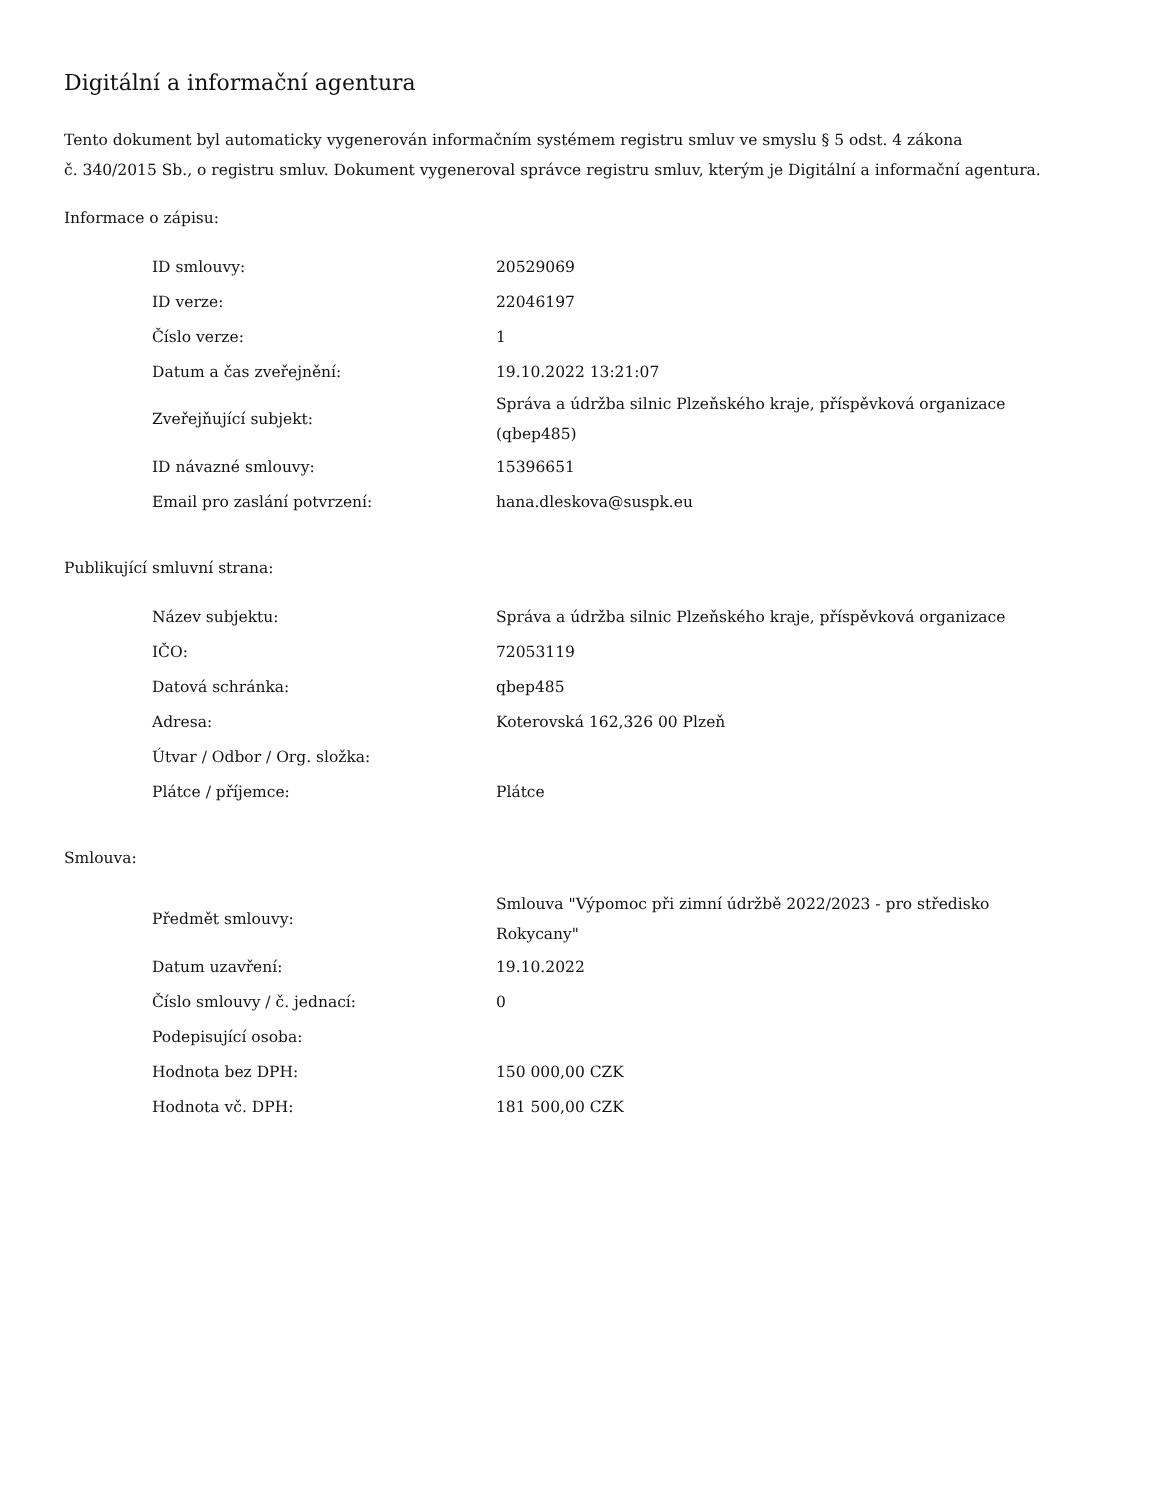Digitální a informační agentura
Tento dokument byl automaticky vygenerován informačním systémem registru smluv ve smyslu § 5 odst. 4 zákona
č. 340/2015 Sb., o registru smluv. Dokument vygeneroval správce registru smluv, kterým je Digitální a informační agentura.
Informace o zápisu:
| ID smlouvy: | 20529069 |
| ID verze: | 22046197 |
| Číslo verze: | 1 |
| Datum a čas zveřejnění: | 19.10.2022 13:21:07 |
| Zveřejňující subjekt: | Správa a údržba silnic Plzeňského kraje, příspěvková organizace (qbep485) |
| ID návazné smlouvy: | 15396651 |
| Email pro zaslání potvrzení: | hana.dleskova@suspk.eu |
Publikující smluvní strana:
| Název subjektu: | Správa a údržba silnic Plzeňského kraje, příspěvková organizace |
| IČO: | 72053119 |
| Datová schránka: | qbep485 |
| Adresa: | Koterovská 162,326 00 Plzeň |
| Útvar / Odbor / Org. složka: | |
| Plátce / příjemce: | Plátce |
Smlouva:
| Předmět smlouvy: | Smlouva "Výpomoc při zimní údržbě 2022/2023 - pro středisko Rokycany" |
| Datum uzavření: | 19.10.2022 |
| Číslo smlouvy / č. jednací: | 0 |
| Podepisující osoba: | |
| Hodnota bez DPH: | 150 000,00 CZK |
| Hodnota vč. DPH: | 181 500,00 CZK |